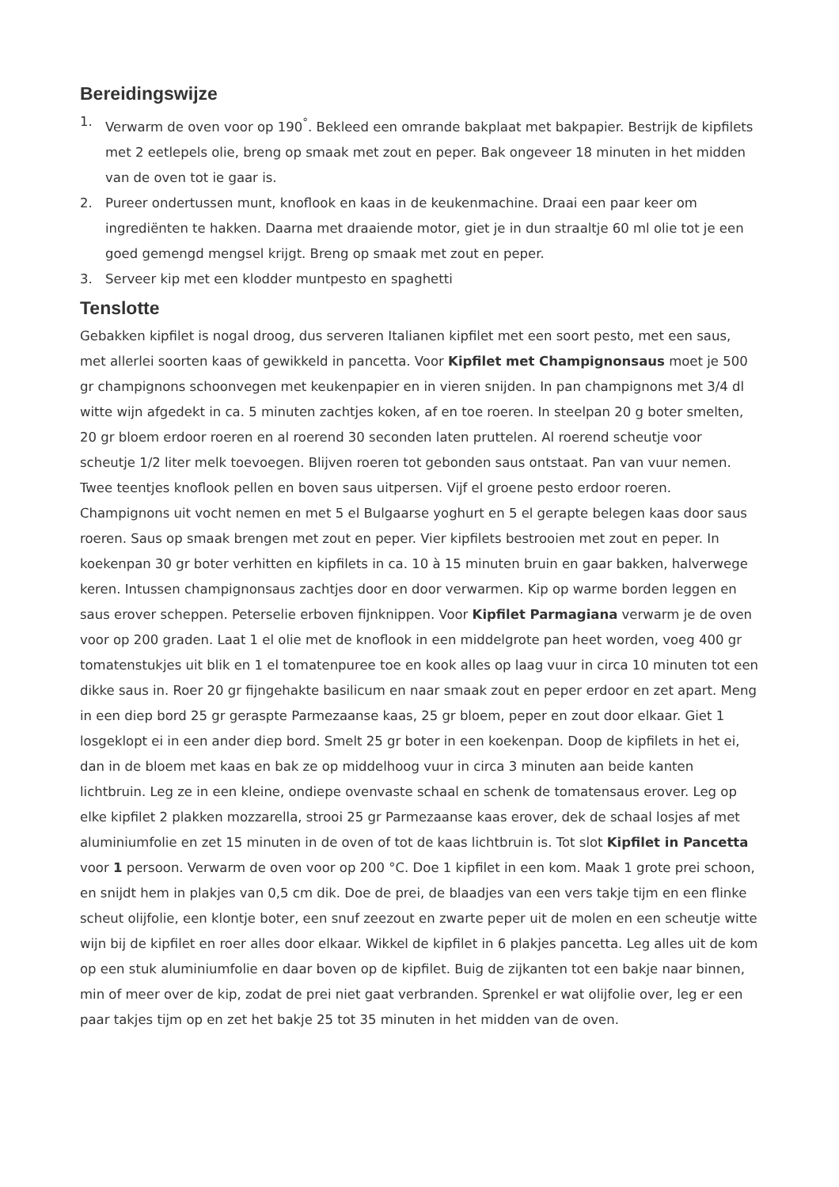Bereidingswijze
1. Verwarm de oven voor op 190<sup>°</sup>. Bekleed een omrande bakplaat met bakpapier. Bestrijk de kipfilets met 2 eetlepels olie, breng op smaak met zout en peper. Bak ongeveer 18 minuten in het midden van de oven tot ie gaar is.
2. Pureer ondertussen munt, knoflook en kaas in de keukenmachine. Draai een paar keer om ingrediënten te hakken. Daarna met draaiende motor, giet je in dun straaltje 60 ml olie tot je een goed gemengd mengsel krijgt. Breng op smaak met zout en peper.
3. Serveer kip met een klodder muntpesto en spaghetti
Tenslotte
Gebakken kipfilet is nogal droog, dus serveren Italianen kipfilet met een soort pesto, met een saus, met allerlei soorten kaas of gewikkeld in pancetta. Voor Kipfilet met Champignonsaus moet je 500 gr champignons schoonvegen met keukenpapier en in vieren snijden. In pan champignons met 3/4 dl witte wijn afgedekt in ca. 5 minuten zachtjes koken, af en toe roeren. In steelpan 20 g boter smelten, 20 gr bloem erdoor roeren en al roerend 30 seconden laten pruttelen. Al roerend scheutje voor scheutje 1/2 liter melk toevoegen. Blijven roeren tot gebonden saus ontstaat. Pan van vuur nemen. Twee teentjes knoflook pellen en boven saus uitpersen. Vijf el groene pesto erdoor roeren. Champignons uit vocht nemen en met 5 el Bulgaarse yoghurt en 5 el gerapte belegen kaas door saus roeren. Saus op smaak brengen met zout en peper. Vier kipfilets bestrooien met zout en peper. In koekenpan 30 gr boter verhitten en kipfilets in ca. 10 à 15 minuten bruin en gaar bakken, halverwege keren. Intussen champignonsaus zachtjes door en door verwarmen. Kip op warme borden leggen en saus erover scheppen. Peterselie erboven fijnknippen. Voor Kipfilet Parmagiana verwarm je de oven voor op 200 graden. Laat 1 el olie met de knoflook in een middelgrote pan heet worden, voeg 400 gr tomatenstukjes uit blik en 1 el tomatenpuree toe en kook alles op laag vuur in circa 10 minuten tot een dikke saus in. Roer 20 gr fijngehakte basilicum en naar smaak zout en peper erdoor en zet apart. Meng in een diep bord 25 gr geraspte Parmezaanse kaas, 25 gr bloem, peper en zout door elkaar. Giet 1 losgeklopt ei in een ander diep bord. Smelt 25 gr boter in een koekenpan. Doop de kipfilets in het ei, dan in de bloem met kaas en bak ze op middelhoog vuur in circa 3 minuten aan beide kanten lichtbruin. Leg ze in een kleine, ondiepe ovenvaste schaal en schenk de tomatensaus erover. Leg op elke kipfilet 2 plakken mozzarella, strooi 25 gr Parmezaanse kaas erover, dek de schaal losjes af met aluminiumfolie en zet 15 minuten in de oven of tot de kaas lichtbruin is. Tot slot Kipfilet in Pancetta voor 1 persoon. Verwarm de oven voor op 200 °C. Doe 1 kipfilet in een kom. Maak 1 grote prei schoon, en snijdt hem in plakjes van 0,5 cm dik. Doe de prei, de blaadjes van een vers takje tijm en een flinke scheut olijfolie, een klontje boter, een snuf zeezout en zwarte peper uit de molen en een scheutje witte wijn bij de kipfilet en roer alles door elkaar. Wikkel de kipfilet in 6 plakjes pancetta. Leg alles uit de kom op een stuk aluminiumfolie en daar boven op de kipfilet. Buig de zijkanten tot een bakje naar binnen, min of meer over de kip, zodat de prei niet gaat verbranden. Sprenkel er wat olijfolie over, leg er een paar takjes tijm op en zet het bakje 25 tot 35 minuten in het midden van de oven.